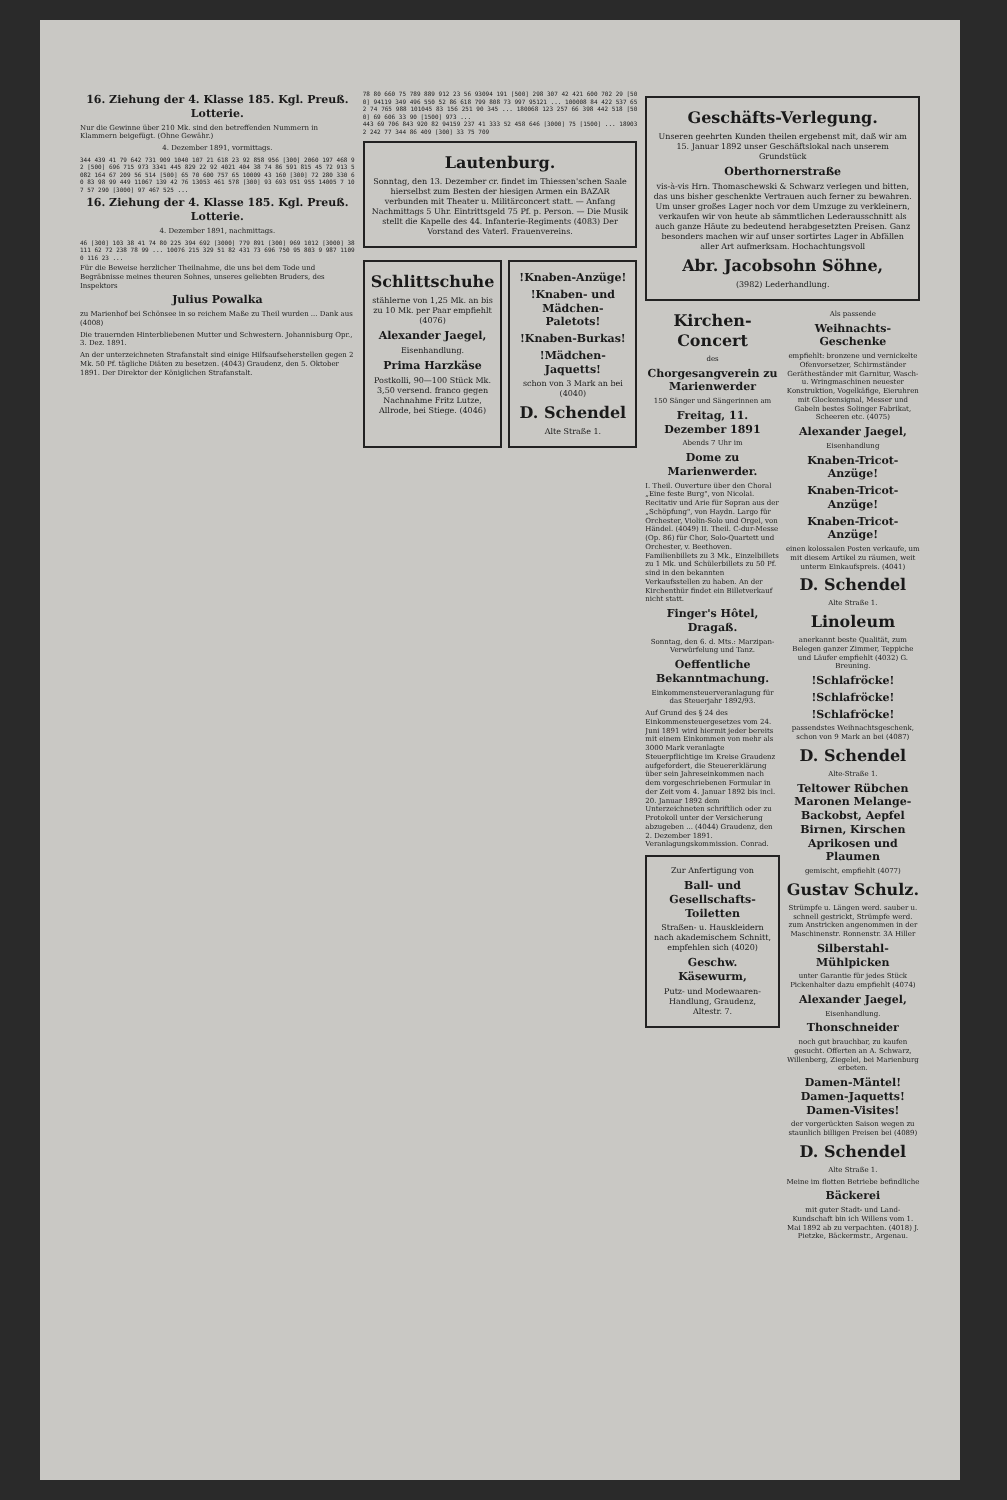16. Ziehung der 4. Klasse 185. Kgl. Preuß. Lotterie.
Nur die Gewinne über 210 Mk. sind den betreffenden Nummern in Klammern beigefügt. (Ohne Gewähr.)
4. Dezember 1891, vormittags.
344 439 41 79 642 731 909 1040 107 21 618 23 92 858 956 [300] 2060 197 468 92 [500] 696 715 973 3341 445 829 22 92 4021 404 38 74 86 591 815 45 72 913 5082 164 67 209 56 514 [500] 65 70 600 757 65 10009 43 160 [300] 72 280 330 60 83 98 99 449 11067 139 42 76 13053 461 578 [300] 93 693 951 955 14005 7 107 57 290 [3000] 97 467 525 ...
16. Ziehung der 4. Klasse 185. Kgl. Preuß. Lotterie.
4. Dezember 1891, nachmittags.
46 [300] 103 38 41 74 80 225 394 692 [3000] 779 891 [300] 969 1012 [3000] 38 111 62 72 238 78 99 ... 10076 215 329 51 82 431 73 696 750 95 803 9 987 11090 116 23 ...
Für die Beweise herzlicher Theilnahme, die uns bei dem Tode und Begräbnisse meines theuren Sohnes, unseres geliebten Bruders, des Inspektors
Julius Powalka
zu Marienhof bei Schönsee in so reichem Maße zu Theil wurden ... Dank aus (4008)
Die trauernden Hinterbliebenen Mutter und Schwestern. Johannisburg Opr., 3. Dez. 1891.
An der unterzeichneten Strafanstalt sind einige Hilfsaufseherstellen gegen 2 Mk. 50 Pf. tägliche Diäten zu besetzen. (4043) Graudenz, den 5. Oktober 1891. Der Direktor der Königlichen Strafanstalt.
78 80 660 75 789 889 912 23 56 93094 191 [500] 298 307 42 421 600 702 29 [500] 94119 349 496 550 52 86 618 799 808 73 997 95121 ... 100008 84 422 537 652 74 765 988 101045 83 156 251 90 345 ... 180068 123 257 66 398 442 518 [500] 69 606 33 90 [1500] 973 ...
443 69 706 843 920 82 94159 237 41 333 52 458 646 [3000] 75 [1500] ... 189032 242 77 344 86 409 [300] 33 75 709
Lautenburg.
Sonntag, den 13. Dezember cr. findet im Thiessen'schen Saale hierselbst zum Besten der hiesigen Armen ein BAZAR verbunden mit Theater u. Militärconcert statt. — Anfang Nachmittags 5 Uhr. Eintrittsgeld 75 Pf. p. Person. — Die Musik stellt die Kapelle des 44. Infanterie-Regiments (4083) Der Vorstand des Vaterl. Frauenvereins.
Schlittschuhe
stählerne von 1,25 Mk. an bis zu 10 Mk. per Paar empfiehlt (4076)
Alexander Jaegel,
Eisenhandlung.
Prima Harzkäse
Postkolli, 90—100 Stück Mk. 3,50 versend. franco gegen Nachnahme Fritz Lutze, Allrode, bei Stiege. (4046)
!Knaben-Anzüge!
!Knaben- und Mädchen-Paletots!
!Knaben-Burkas!
!Mädchen-Jaquetts!
schon von 3 Mark an bei (4040)
D. Schendel
Alte Straße 1.
Geschäfts-Verlegung.
Unseren geehrten Kunden theilen ergebenst mit, daß wir am 15. Januar 1892 unser Geschäftslokal nach unserem Grundstück
Oberthornerstraße
vis-à-vis Hrn. Thomaschewski & Schwarz verlegen und bitten, das uns bisher geschenkte Vertrauen auch ferner zu bewahren. Um unser großes Lager noch vor dem Umzuge zu verkleinern, verkaufen wir von heute ab sämmtlichen Lederausschnitt als auch ganze Häute zu bedeutend herabgesetzten Preisen. Ganz besonders machen wir auf unser sortirtes Lager in Abfällen aller Art aufmerksam. Hochachtungsvoll
Abr. Jacobsohn Söhne,
(3982) Lederhandlung.
Kirchen-Concert
des
Chorgesangverein zu Marienwerder
150 Sänger und Sängerinnen am
Freitag, 11. Dezember 1891
Abends 7 Uhr im
Dome zu Marienwerder.
I. Theil. Ouverture über den Choral „Eine feste Burg", von Nicolai. Recitativ und Arie für Sopran aus der „Schöpfung", von Haydn. Largo für Orchester, Violin-Solo und Orgel, von Händel. (4049) II. Theil. C-dur-Messe (Op. 86) für Chor, Solo-Quartett und Orchester, v. Beethoven. Familienbillets zu 3 Mk., Einzelbillets zu 1 Mk. und Schülerbillets zu 50 Pf. sind in den bekannten Verkaufsstellen zu haben. An der Kirchenthür findet ein Billetverkauf nicht statt.
Finger's Hôtel, Dragaß.
Sonntag, den 6. d. Mts.: Marzipan-Verwürfelung und Tanz.
Oeffentliche Bekanntmachung.
Einkommensteuerveranlagung für das Steuerjahr 1892/93.
Auf Grund des § 24 des Einkommensteuergesetzes vom 24. Juni 1891 wird hiermit jeder bereits mit einem Einkommen von mehr als 3000 Mark veranlagte Steuerpflichtige im Kreise Graudenz aufgefordert, die Steuererklärung über sein Jahreseinkommen nach dem vorgeschriebenen Formular in der Zeit vom 4. Januar 1892 bis incl. 20. Januar 1892 dem Unterzeichneten schriftlich oder zu Protokoll unter der Versicherung abzugeben ... (4044) Graudenz, den 2. Dezember 1891. Veranlagungskommission. Conrad.
Zur Anfertigung von
Ball- und Gesellschafts-Toiletten
Straßen- u. Hauskleidern nach akademischem Schnitt, empfehlen sich (4020)
Geschw. Käsewurm,
Putz- und Modewaaren-Handlung, Graudenz, Altestr. 7.
Als passende
Weihnachts-Geschenke
empfiehlt: bronzene und vernickelte Ofenvorsetzer, Schirmständer Geräthe­ständer mit Garnitur, Wasch- u. Wringmaschinen neuester Konstruktion, Vogelkäfige, Eieruhren mit Glockensignal, Messer und Gabeln bestes Solinger Fabrikat, Scheeren etc. (4075)
Alexander Jaegel,
Eisenhandlung
Knaben-Tricot-Anzüge!
Knaben-Tricot-Anzüge!
Knaben-Tricot-Anzüge!
einen kolossalen Posten verkaufe, um mit diesem Artikel zu räumen, weit unterm Einkaufspreis. (4041)
D. Schendel
Alte Straße 1.
Linoleum
anerkannt beste Qualität, zum Belegen ganzer Zimmer, Teppiche und Läufer empfiehlt (4032) G. Breuning.
!Schlafröcke!
!Schlafröcke!
!Schlafröcke!
passendstes Weihnachtsgeschenk, schon von 9 Mark an bei (4087)
D. Schendel
Alte-Straße 1.
Teltower Rübchen Maronen Melange-Backobst, Aepfel Birnen, Kirschen Aprikosen und Plaumen
gemischt, empfiehlt (4077)
Gustav Schulz.
Strümpfe u. Längen werd. sauber u. schnell gestrickt, Strümpfe werd. zum Anstricken angenommen in der Maschinenstr. Ronnenstr. 3A Hiller
Silberstahl-Mühlpicken
unter Garantie für jedes Stück Pickenhalter dazu empfiehlt (4074)
Alexander Jaegel,
Eisenhandlung.
Thonschneider
noch gut brauchbar, zu kaufen gesucht. Offerten an A. Schwarz, Willenberg, Ziegelei, bei Marienburg erbeten.
Damen-Mäntel! Damen-Jaquetts! Damen-Visites!
der vorgerückten Saison wegen zu staunlich billigen Preisen bei (4089)
D. Schendel
Alte Straße 1.
Meine im flotten Betriebe befindliche
Bäckerei
mit guter Stadt- und Land-Kundschaft bin ich Willens vom 1. Mai 1892 ab zu verpachten. (4018) J. Pietzke, Bäckermstr., Argenau.